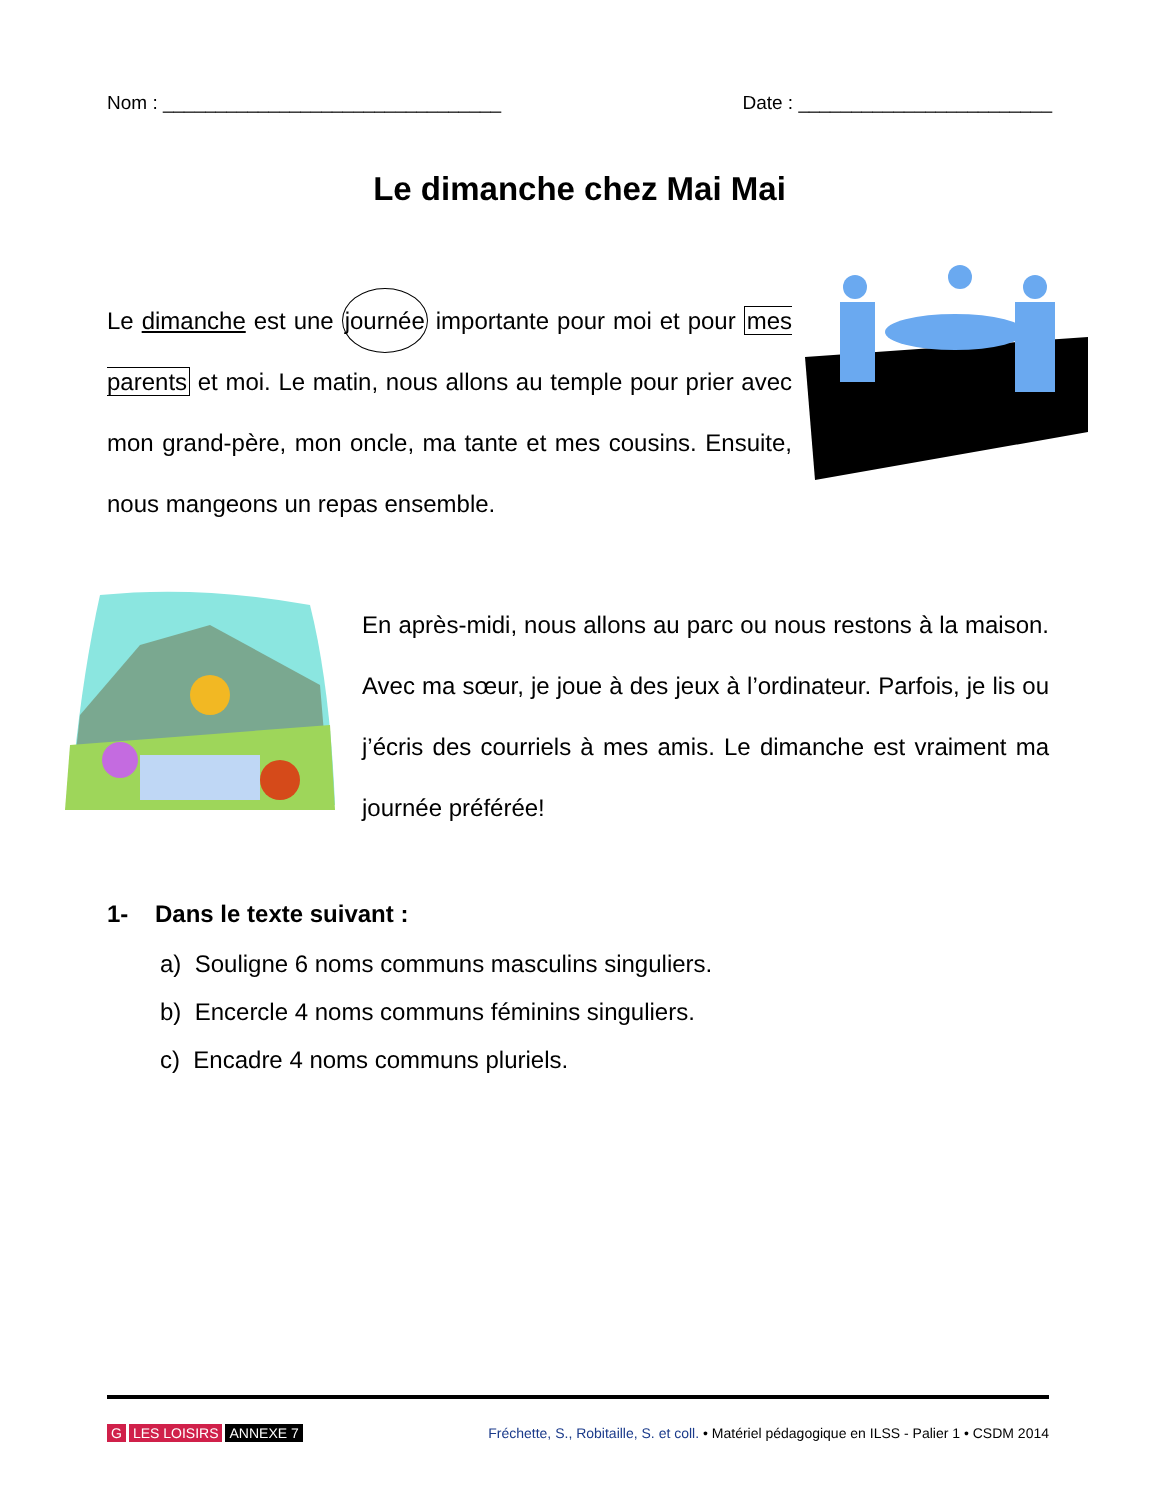Nom : ________________________________ Date : ________________________
Le dimanche chez Mai Mai
Le dimanche est une journée importante pour moi et pour mes parents et moi. Le matin, nous allons au temple pour prier avec mon grand-père, mon oncle, ma tante et mes cousins. Ensuite, nous mangeons un repas ensemble.
En après-midi, nous allons au parc ou nous restons à la maison. Avec ma sœur, je joue à des jeux à l’ordinateur. Parfois, je lis ou j’écris des courriels à mes amis. Le dimanche est vraiment ma journée préférée!
1- Dans le texte suivant :
a) Souligne 6 noms communs masculins singuliers.
b) Encercle 4 noms communs féminins singuliers.
c) Encadre 4 noms communs pluriels.
G LES LOISIRS ANNEXE 7 Fréchette, S., Robitaille, S. et coll. • Matériel pédagogique en ILSS - Palier 1 • CSDM 2014